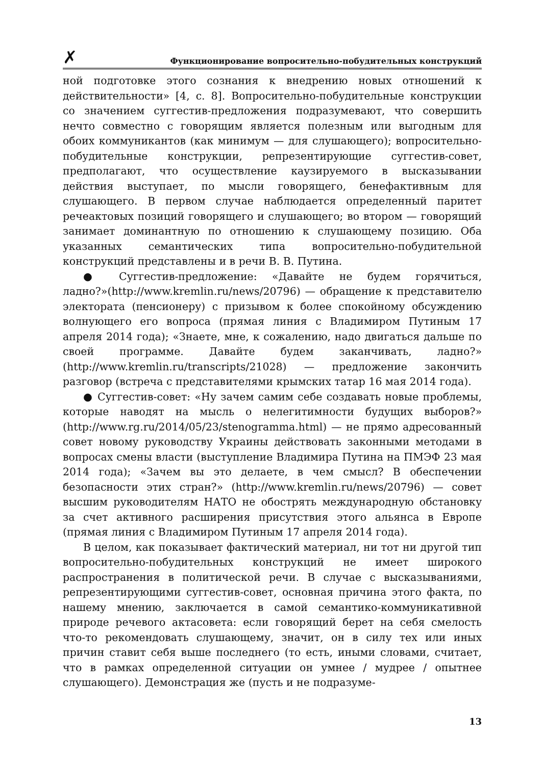✗ Функционирование вопросительно-побудительных конструкций
ной подготовке этого сознания к внедрению новых отношений к действительности» [4, с. 8]. Вопросительно-побудительные конструкции со значением суггестив-предложения подразумевают, что совершить нечто совместно с говорящим является полезным или выгодным для обоих коммуникантов (как минимум — для слушающего); вопросительно-побудительные конструкции, репрезентирующие суггестив-совет, предполагают, что осуществление каузируемого в высказывании действия выступает, по мысли говорящего, бенефактивным для слушающего. В первом случае наблюдается определенный паритет речеактовых позиций говорящего и слушающего; во втором — говорящий занимает доминантную по отношению к слушающему позицию. Оба указанных семантических типа вопросительно-побудительной конструкций представлены и в речи В. В. Путина.
● Суггестив-предложение: «Давайте не будем горячиться, ладно?»(http://www.kremlin.ru/news/20796) — обращение к представителю электората (пенсионеру) с призывом к более спокойному обсуждению волнующего его вопроса (прямая линия с Владимиром Путиным 17 апреля 2014 года); «Знаете, мне, к сожалению, надо двигаться дальше по своей программе. Давайте будем заканчивать, ладно?» (http://www.kremlin.ru/transcripts/21028) — предложение закончить разговор (встреча с представителями крымских татар 16 мая 2014 года).
● Суггестив-совет: «Ну зачем самим себе создавать новые проблемы, которые наводят на мысль о нелегитимности будущих выборов?» (http://www.rg.ru/2014/05/23/stenogramma.html) — не прямо адресованный совет новому руководству Украины действовать законными методами в вопросах смены власти (выступление Владимира Путина на ПМЭФ 23 мая 2014 года); «Зачем вы это делаете, в чем смысл? В обеспечении безопасности этих стран?» (http://www.kremlin.ru/news/20796) — совет высшим руководителям НАТО не обострять международную обстановку за счет активного расширения присутствия этого альянса в Европе (прямая линия с Владимиром Путиным 17 апреля 2014 года).
В целом, как показывает фактический материал, ни тот ни другой тип вопросительно-побудительных конструкций не имеет широкого распространения в политической речи. В случае с высказываниями, репрезентирующими суггестив-совет, основная причина этого факта, по нашему мнению, заключается в самой семантико-коммуникативной природе речевого актасовета: если говорящий берет на себя смелость что-то рекомендовать слушающему, значит, он в силу тех или иных причин ставит себя выше последнего (то есть, иными словами, считает, что в рамках определенной ситуации он умнее / мудрее / опытнее слушающего). Демонстрация же (пусть и не подразуме-
13